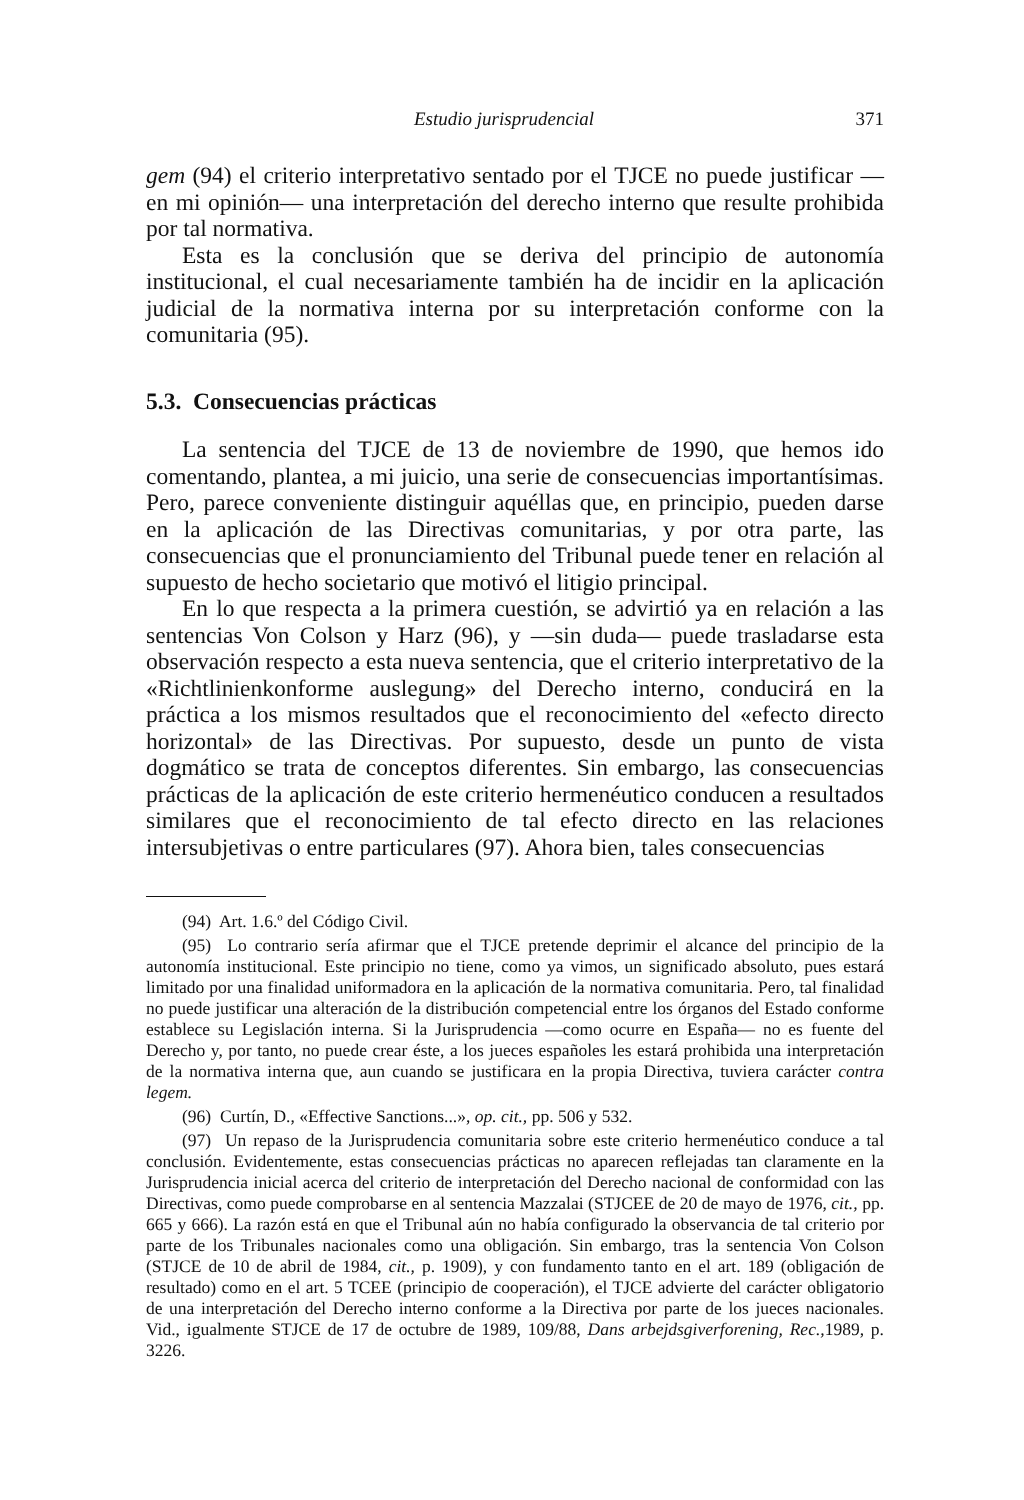Estudio jurisprudencial 371
gem (94) el criterio interpretativo sentado por el TJCE no puede justificar —en mi opinión— una interpretación del derecho interno que resulte prohibida por tal normativa.
Esta es la conclusión que se deriva del principio de autonomía institucional, el cual necesariamente también ha de incidir en la aplicación judicial de la normativa interna por su interpretación conforme con la comunitaria (95).
5.3. Consecuencias prácticas
La sentencia del TJCE de 13 de noviembre de 1990, que hemos ido comentando, plantea, a mi juicio, una serie de consecuencias importantísimas. Pero, parece conveniente distinguir aquéllas que, en principio, pueden darse en la aplicación de las Directivas comunitarias, y por otra parte, las consecuencias que el pronunciamiento del Tribunal puede tener en relación al supuesto de hecho societario que motivó el litigio principal.
En lo que respecta a la primera cuestión, se advirtió ya en relación a las sentencias Von Colson y Harz (96), y —sin duda— puede trasladarse esta observación respecto a esta nueva sentencia, que el criterio interpretativo de la «Richtlinienkonforme auslegung» del Derecho interno, conducirá en la práctica a los mismos resultados que el reconocimiento del «efecto directo horizontal» de las Directivas. Por supuesto, desde un punto de vista dogmático se trata de conceptos diferentes. Sin embargo, las consecuencias prácticas de la aplicación de este criterio hermenéutico conducen a resultados similares que el reconocimiento de tal efecto directo en las relaciones intersubjetivas o entre particulares (97). Ahora bien, tales consecuencias
(94) Art. 1.6.º del Código Civil.
(95) Lo contrario sería afirmar que el TJCE pretende deprimir el alcance del principio de la autonomía institucional. Este principio no tiene, como ya vimos, un significado absoluto, pues estará limitado por una finalidad uniformadora en la aplicación de la normativa comunitaria. Pero, tal finalidad no puede justificar una alteración de la distribución competencial entre los órganos del Estado conforme establece su Legislación interna. Si la Jurisprudencia —como ocurre en España— no es fuente del Derecho y, por tanto, no puede crear éste, a los jueces españoles les estará prohibida una interpretación de la normativa interna que, aun cuando se justificara en la propia Directiva, tuviera carácter contra legem.
(96) Curtín, D., «Effective Sanctions...», op. cit., pp. 506 y 532.
(97) Un repaso de la Jurisprudencia comunitaria sobre este criterio hermenéutico conduce a tal conclusión. Evidentemente, estas consecuencias prácticas no aparecen reflejadas tan claramente en la Jurisprudencia inicial acerca del criterio de interpretación del Derecho nacional de conformidad con las Directivas, como puede comprobarse en al sentencia Mazzalai (STJCEE de 20 de mayo de 1976, cit., pp. 665 y 666). La razón está en que el Tribunal aún no había configurado la observancia de tal criterio por parte de los Tribunales nacionales como una obligación. Sin embargo, tras la sentencia Von Colson (STJCE de 10 de abril de 1984, cit., p. 1909), y con fundamento tanto en el art. 189 (obligación de resultado) como en el art. 5 TCEE (principio de cooperación), el TJCE advierte del carácter obligatorio de una interpretación del Derecho interno conforme a la Directiva por parte de los jueces nacionales. Vid., igualmente STJCE de 17 de octubre de 1989, 109/88, Dans arbejdsgiverforening, Rec., 1989, p. 3226.